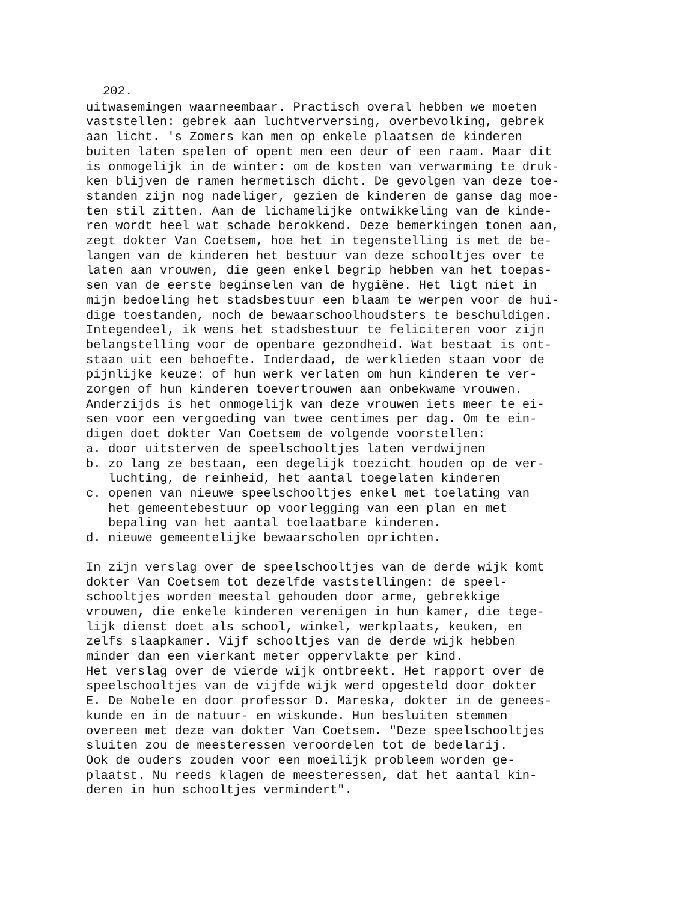202.
uitwasemingen waarneembaar. Practisch overal hebben we moeten vaststellen: gebrek aan luchtverversing, overbevolking, gebrek aan licht. 's Zomers kan men op enkele plaatsen de kinderen buiten laten spelen of opent men een deur of een raam. Maar dit is onmogelijk in de winter: om de kosten van verwarming te druk- ken blijven de ramen hermetisch dicht. De gevolgen van deze toe- standen zijn nog nadeliger, gezien de kinderen de ganse dag moe- ten stil zitten. Aan de lichamelijke ontwikkeling van de kinde- ren wordt heel wat schade berokkend. Deze bemerkingen tonen aan, zegt dokter Van Coetsem, hoe het in tegenstelling is met de be- langen van de kinderen het bestuur van deze schooltjes over te laten aan vrouwen, die geen enkel begrip hebben van het toepas- sen van de eerste beginselen van de hygiëne. Het ligt niet in mijn bedoeling het stadsbestuur een blaam te werpen voor de hui- dige toestanden, noch de bewaarschoolhoudsters te beschuldigen. Integendeel, ik wens het stadsbestuur te feliciteren voor zijn belangstelling voor de openbare gezondheid. Wat bestaat is ont- staan uit een behoefte. Inderdaad, de werklieden staan voor de pijnlijke keuze: of hun werk verlaten om hun kinderen te ver- zorgen of hun kinderen toevertrouwen aan onbekwame vrouwen. Anderzijds is het onmogelijk van deze vrouwen iets meer te ei- sen voor een vergoeding van twee centimes per dag. Om te ein- digen doet dokter Van Coetsem de volgende voorstellen: a. door uitsterven de speelschooltjes laten verdwijnen b. zo lang ze bestaan, een degelijk toezicht houden op de ver- luchting, de reinheid, het aantal toegelaten kinderen c. openen van nieuwe speelschooltjes enkel met toelating van het gemeentebestuur op voorlegging van een plan en met bepaling van het aantal toelaatbare kinderen. d. nieuwe gemeentelijke bewaarscholen oprichten.
In zijn verslag over de speelschooltjes van de derde wijk komt dokter Van Coetsem tot dezelfde vaststellingen: de speel- schooltjes worden meestal gehouden door arme, gebrekkige vrouwen, die enkele kinderen verenigen in hun kamer, die tege- lijk dienst doet als school, winkel, werkplaats, keuken, en zelfs slaapkamer. Vijf schooltjes van de derde wijk hebben minder dan een vierkant meter oppervlakte per kind. Het verslag over de vierde wijk ontbreekt. Het rapport over de speelschooltjes van de vijfde wijk werd opgesteld door dokter E. De Nobele en door professor D. Mareska, dokter in de genees- kunde en in de natuur- en wiskunde. Hun besluiten stemmen overeen met deze van dokter Van Coetsem. "Deze speelschooltjes sluiten zou de meesteressen veroordelen tot de bedelarij. Ook de ouders zouden voor een moeilijk probleem worden ge- plaatst. Nu reeds klagen de meesteressen, dat het aantal kin- deren in hun schooltjes vermindert".